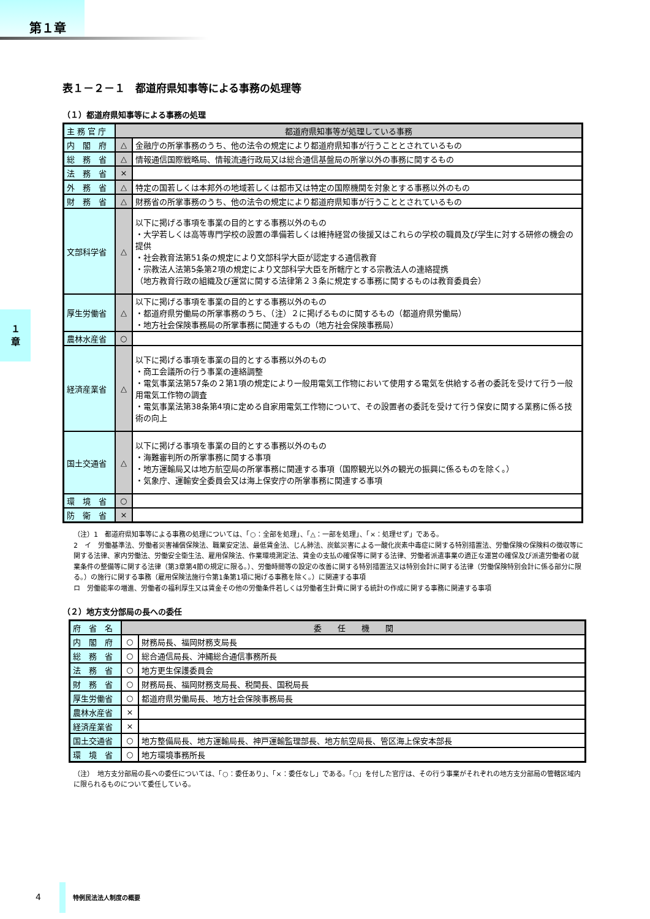第１章
１
章
表１－２－１　都道府県知事等による事務の処理等
（１）都道府県知事等による事務の処理
| 主 務 官 庁 | 都道府県知事等が処理している事務 | |
| 内 閣 府 | △ | 金融庁の所掌事務のうち、他の法令の規定により都道府県知事が行うこととされているもの |
| 総 務 省 | △ | 情報通信国際戦略局、情報流通行政局又は総合通信基盤局の所掌以外の事務に関するもの |
| 法 務 省 | × | |
| 外 務 省 | △ | 特定の国若しくは本邦外の地域若しくは都市又は特定の国際機関を対象とする事務以外のもの |
| 財 務 省 | △ | 財務省の所掌事務のうち、他の法令の規定により都道府県知事が行うこととされているもの |
| 文部科学省 | △ | 以下に掲げる事項を事業の目的とする事務以外のもの ・大学若しくは高等専門学校の設置の準備若しくは維持経営の後援又はこれらの学校の職員及び学生に対する研修の機会の提供 ・社会教育法第51条の規定により文部科学大臣が認定する通信教育 ・宗教法人法第5条第2項の規定により文部科学大臣を所轄庁とする宗教法人の連絡提携 （地方教育行政の組織及び運営に関する法律第２３条に規定する事務に関するものは教育委員会） |
| 厚生労働省 | △ | 以下に掲げる事項を事業の目的とする事務以外のもの ・都道府県労働局の所掌事務のうち、（注）２に掲げるものに関するもの（都道府県労働局） ・地方社会保険事務局の所掌事務に関連するもの（地方社会保険事務局） |
| 農林水産省 | ○ | |
| 経済産業省 | △ | 以下に掲げる事項を事業の目的とする事務以外のもの ・商工会議所の行う事業の連絡調整 ・電気事業法第57条の２第1項の規定により一般用電気工作物において使用する電気を供給する者の委託を受けて行う一般用電気工作物の調査 ・電気事業法第38条第4項に定める自家用電気工作物について、その設置者の委託を受けて行う保安に関する業務に係る技術の向上 |
| 国土交通省 | △ | 以下に掲げる事項を事業の目的とする事務以外のもの ・海難審判所の所掌事務に関する事項 ・地方運輸局又は地方航空局の所掌事務に関連する事項（国際観光以外の観光の振興に係るものを除く。） ・気象庁、運輸安全委員会又は海上保安庁の所掌事務に関連する事項 |
| 環 境 省 | ○ | |
| 防 衛 省 | × | |
（注）1　都道府県知事等による事務の処理については、「○：全部を処理」、「△：一部を処理」、「×：処理せず」である。
2　イ　労働基準法、労働者災害補償保険法、職業安定法、最低賃金法、じん肺法、炭鉱災害による一酸化炭素中毒症に関する特別措置法、労働保険の保険料の徴収等に関する法律、家内労働法、労働安全衛生法、雇用保険法、作業環境測定法、賃金の支払の確保等に関する法律、労働者派遣事業の適正な運営の確保及び派遣労働者の就業条件の整備等に関する法律（第3章第4節の規定に限る。）、労働時間等の設定の改善に関する特別措置法又は特別会計に関する法律（労働保険特別会計に係る部分に限る。）の施行に関する事務（雇用保険法施行令第1条第1項に掲げる事務を除く。）に関連する事項
ロ　労働能率の増進、労働者の福利厚生又は賃金その他の労働条件若しくは労働者生計費に関する統計の作成に関する事務に関連する事項
（２）地方支分部局の長への委任
| 府 省 名 | 委 任 機 関 | |
| 内 閣 府 | ○ | 財務局長、福岡財務支局長 |
| 総 務 省 | ○ | 総合通信局長、沖縄総合通信事務所長 |
| 法 務 省 | ○ | 地方更生保護委員会 |
| 財 務 省 | ○ | 財務局長、福岡財務支局長、税関長、国税局長 |
| 厚生労働省 | ○ | 都道府県労働局長、地方社会保険事務局長 |
| 農林水産省 | × | |
| 経済産業省 | × | |
| 国土交通省 | ○ | 地方整備局長、地方運輸局長、神戸運輸監理部長、地方航空局長、管区海上保安本部長 |
| 環 境 省 | ○ | 地方環境事務所長 |
（注）　地方支分部局の長への委任については、「○：委任あり」、「×：委任なし」である。「○」を付した官庁は、その行う事業がそれぞれの地方支分部局の管轄区域内に限られるものについて委任している。
4 特例民法法人制度の概要